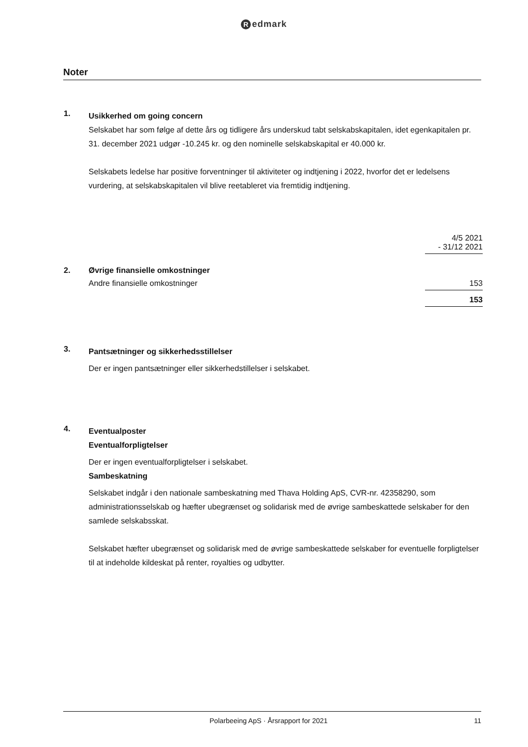Redmark
Noter
1.
Usikkerhed om going concern
Selskabet har som følge af dette års og tidligere års underskud tabt selskabskapitalen, idet egenkapitalen pr. 31. december 2021 udgør -10.245 kr. og den nominelle selskabskapital er 40.000 kr.
Selskabets ledelse har positive forventninger til aktiviteter og indtjening i 2022, hvorfor det er ledelsens vurdering, at selskabskapitalen vil blive reetableret via fremtidig indtjening.
| | | 4/5 2021 - 31/12 2021 |
| 2. | Øvrige finansielle omkostninger | |
| | Andre finansielle omkostninger | 153 |
| | | 153 |
3.
Pantsætninger og sikkerhedsstillelser
Der er ingen pantsætninger eller sikkerhedstillelser i selskabet.
4.
Eventualposter
Eventualforpligtelser
Der er ingen eventualforpligtelser i selskabet.
Sambeskatning
Selskabet indgår i den nationale sambeskatning med Thava Holding ApS, CVR-nr. 42358290, som administrationsselskab og hæfter ubegrænset og solidarisk med de øvrige sambeskattede selskaber for den samlede selskabsskat.
Selskabet hæfter ubegrænset og solidarisk med de øvrige sambeskattede selskaber for eventuelle forpligtelser til at indeholde kildeskat på renter, royalties og udbytter.
Polarbeeing ApS · Årsrapport for 2021
11